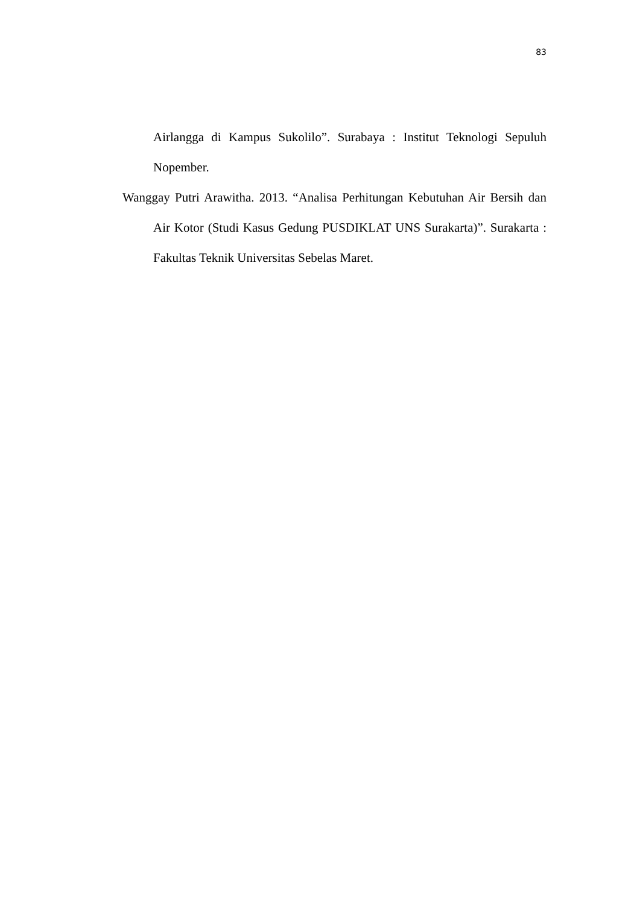83
Airlangga di Kampus Sukolilo”. Surabaya : Institut Teknologi Sepuluh Nopember.
Wanggay Putri Arawitha. 2013. “Analisa Perhitungan Kebutuhan Air Bersih dan Air Kotor (Studi Kasus Gedung PUSDIKLAT UNS Surakarta)”. Surakarta : Fakultas Teknik Universitas Sebelas Maret.